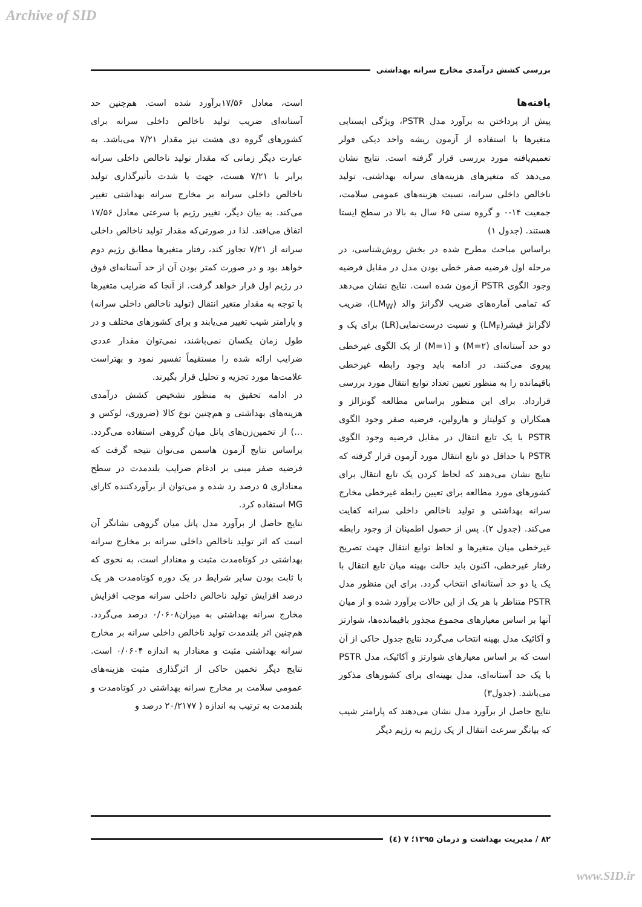Archive of SID
بررسی کشش درآمدی مخارج سرانه بهداشتی
یافته‌ها
پیش از پرداختن به برآورد مدل PSTR، ویژگی ایستایی متغیرها با استفاده از آزمون ریشه واحد دیکی فولر تعمیم‌یافته مورد بررسی قرار گرفته است. نتایج نشان می‌دهد که متغیرهای هزینه‌های سرانه بهداشتی، تولید ناخالص داخلی سرانه، نسبت هزینه‌های عمومی سلامت، جمعیت ۱۴-۰ و گروه سنی ۶۵ سال به بالا در سطح ایستا هستند. (جدول ۱)
براساس مباحث مطرح شده در بخش روش‌شناسی، در مرحله اول فرضیه صفر خطی بودن مدل در مقابل فرضیه وجود الگوی PSTR آزمون شده است. نتایج نشان می‌دهد که تمامی آماره‌های ضریب لاگرانژ والد (LM<sub>W</sub>)، ضریب لاگرانژ فیشر(LM<sub>F</sub>) و نسبت درست‌نمایی(LR) برای یک و دو حد آستانه‌ای (M=۲) و (M=۱) از یک الگوی غیرخطی پیروی می‌کنند. در ادامه باید وجود رابطه غیرخطی باقیمانده را به منظور تعیین تعداد توابع انتقال مورد بررسی قرارداد. برای این منظور براساس مطالعه گونزالز و همکاران و کولیتاز و هارولین، فرضیه صفر وجود الگوی PSTR با یک تابع انتقال در مقابل فرضیه وجود الگوی PSTR با حداقل دو تابع انتقال مورد آزمون قرار گرفته که نتایج نشان می‌دهند که لحاظ کردن یک تابع انتقال برای کشورهای مورد مطالعه برای تعیین رابطه غیرخطی مخارج سرانه بهداشتی و تولید ناخالص داخلی سرانه کفایت می‌کند. (جدول ۲). پس از حصول اطمینان از وجود رابطه غیرخطی میان متغیرها و لحاظ توابع انتقال جهت تصریح رفتار غیرخطی، اکنون باید حالت بهینه میان تابع انتقال با یک یا دو حد آستانه‌ای انتخاب گردد. برای این منظور مدل PSTR متناظر با هر یک از این حالات برآورد شده و از میان آنها بر اساس معیارهای مجموع مجذور باقیمانده‌ها، شوارتز و آکائیک مدل بهینه انتخاب می‌گردد نتایج جدول حاکی از آن است که بر اساس معیارهای شوارتز و آکائیک، مدل PSTR با یک حد آستانه‌ای، مدل بهینه‌ای برای کشورهای مذکور می‌باشد. (جدول۳)
نتایج حاصل از برآورد مدل نشان می‌دهند که پارامتر شیب که بیانگر سرعت انتقال از یک رژیم به رژیم دیگر
است، معادل ۱۷/۵۶برآورد شده است. هم‌چنین حد آستانه‌ای ضریب تولید ناخالص داخلی سرانه برای کشورهای گروه دی هشت نیز مقدار ۷/۲۱ می‌باشد. به عبارت دیگر زمانی که مقدار تولید ناخالص داخلی سرانه برابر با ۷/۲۱ هست، جهت یا شدت تأثیرگذاری تولید ناخالص داخلی سرانه بر مخارج سرانه بهداشتی تغییر می‌کند. به بیان دیگر، تغییر رژیم با سرعتی معادل ۱۷/۵۶ اتفاق می‌افتد. لذا در صورتی‌که مقدار تولید ناخالص داخلی سرانه از ۷/۲۱ تجاوز کند، رفتار متغیرها مطابق رژیم دوم خواهد بود و در صورت کمتر بودن آن از حد آستانه‌ای فوق در رژیم اول قرار خواهد گرفت. از آنجا که ضرایب متغیرها با توجه به مقدار متغیر انتقال (تولید ناخالص داخلی سرانه) و پارامتر شیب تغییر می‌یابند و برای کشورهای مختلف و در طول زمان یکسان نمی‌باشند، نمی‌توان مقدار عددی ضرایب ارائه شده را مستقیماً تفسیر نمود و بهتراست علامت‌ها مورد تجزیه و تحلیل قرار بگیرند.
در ادامه تحقیق به منظور تشخیص کشش درآمدی هزینه‌های بهداشتی و هم‌چنین نوع کالا (ضروری، لوکس و ...) از تخمین‌زن‌های پانل میان گروهی استفاده می‌گردد. براساس نتایج آزمون هاسمن می‌توان نتیجه گرفت که فرضیه صفر مبنی بر ادغام ضرایب بلندمدت در سطح معناداری ۵ درصد رد شده و می‌توان از برآوردکننده کارای MG استفاده کرد.
نتایج حاصل از برآورد مدل پانل میان گروهی نشانگر آن است که اثر تولید ناخالص داخلی سرانه بر مخارج سرانه بهداشتی در کوتاه‌مدت مثبت و معنادار است، به نحوی که با ثابت بودن سایر شرایط در یک دوره کوتاه‌مدت هر یک درصد افزایش تولید ناخالص داخلی سرانه موجب افزایش مخارج سرانه بهداشتی به میزان۰/۰۶۰۸ درصد می‌گردد. هم‌چنین اثر بلندمدت تولید ناخالص داخلی سرانه بر مخارج سرانه بهداشتی مثبت و معنادار به اندازه ۰/۰۶۰۴ است. نتایج دیگر تخمین حاکی از اثرگذاری مثبت هزینه‌های عمومی سلامت بر مخارج سرانه بهداشتی در کوتاه‌مدت و بلندمدت به ترتیب به اندازه ( ۲۰/۲۱۷۷ درصد و
۸۲ / مدیریت بهداشت و درمان ۱۳۹۵؛ ۷ (٤)
www.SID.ir